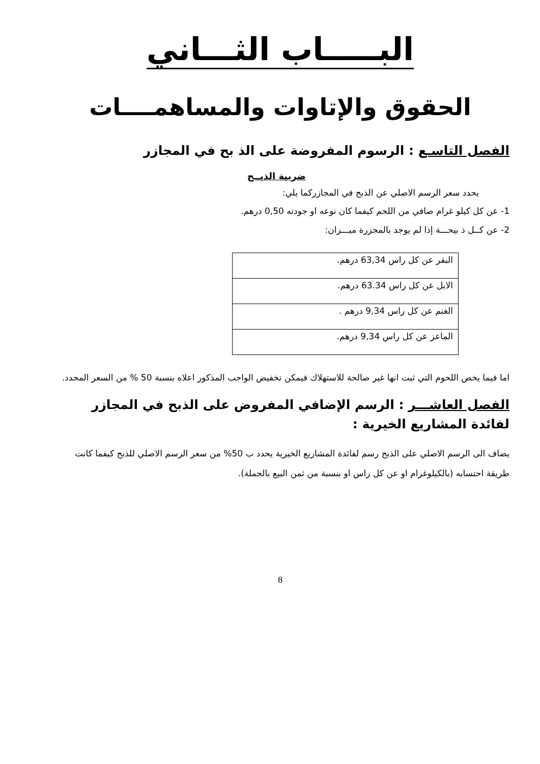البـــــاب الثـــاني
الحقوق والإتاوات والمساهمــــات
الفصل التاسـع : الرسوم المفروضة على الذ بح في المجازر
ضريبة الذبــح
يحدد سعر الرسم الاصلي عن الذبح في المجازركما يلي:
1- عن كل كيلو غرام صافي من اللحم كيفما كان نوعه او جودته 0,50 درهم.
2- عن كــل ذ بيحـــة إذا لم يوجد بالمجزرة ميـــزان:
| البقر عن كل راس 63,34 درهم. |
| الابل عن كل راس 63.34 درهم. |
| الغنم عن كل راس 9,34 درهم . |
| الماعز عن كل راس 9,34 درهم. |
اما فيما يخص اللحوم التي ثبت انها غير صالحة للاستهلاك فيمكن تخفيض الواجب المذكور اعلاه بنسبة 50 % من السعر المحدد.
الفصل العاشـــر : الرسم الإضافي المفروض على الذبح في المجازر لفائدة المشاريع الخيرية :
يضاف الى الرسم الاصلي على الذبح رسم لفائدة المشاريع الخيرية يحدد ب 50% من سعر الرسم الاصلي للذبح كيفما كانت طريقة احتسابه (بالكيلوغرام او عن كل راس او بنسبة من ثمن البيع بالجملة).
8